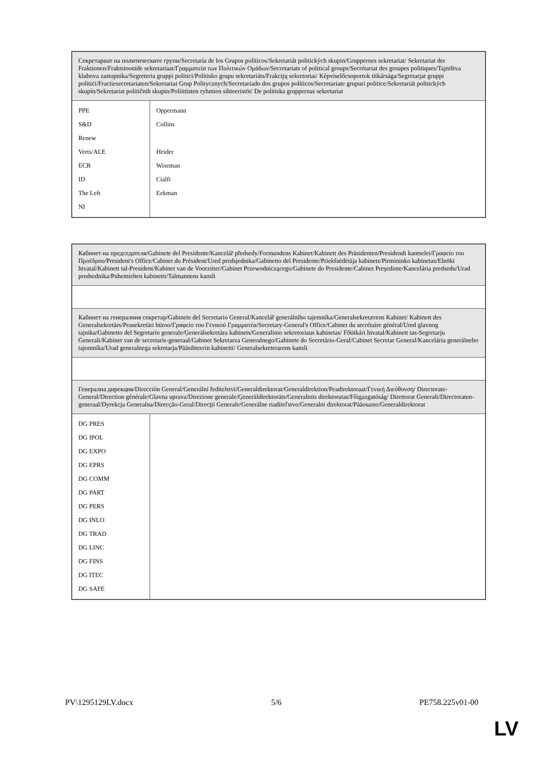| Секретариат на политическите групи/Secretaría de los Grupos políticos/Sekretariát politických skupin/Gruppernes sekretariat/ Sekretariat der Fraktionen/Fraktsioonide sekretariaat/Γραμματεία των Πολιτικών Ομάδων/Secretariats of political groups/Secrétariat des groupes politiques/Tajništva klubova zastupnika/Segreteria gruppi politici/Politisko grupu sekretariāts/Frakcijų sekretoriai/ Képviselőcsoportok titkársága/Segretarjat gruppi politiċi/Fractiesecretariaten/Sekretariat Grup Politycznych/Secretariado dos grupos políticos/Secretariate grupuri politice/Sekretariát politických skupín/Sekretariat političnih skupin/Poliittisten ryhmien sihteeristöt/ De politiska gruppernas sekretariat | |
| PPE S&D Renew Verts/ALE ECR ID The Left NI | Oppermann Collins Heider Wiseman Cialfi Eekman |
| Кабинет на председателя/Gabinete del Presidente/Kancelář předsedy/Formandens Kabinet/Kabinett des Präsidenten/Presidendi kantselei/Γραφείο του Προέδρου/President's Office/Cabinet du Président/Ured predsjednika/Gabinetto del Presidente/Priekšsēdētāja kabinets/Pirmininko kabinetas/Elnöki hivatal/Kabinett tal-President/Kabinet van de Voorzitter/Gabinet Przewodniczącego/Gabinete do Presidente/Cabinet Preşedinte/Kancelária predsedu/Urad predsednika/Puhemiehen kabinetti/Talmannens kansli | |
| Кабинет на генералния секретар/Gabinete del Secretario General/Kancelář generálního tajemníka/Generalsekretærens Kabinet/ Kabinett des Generalsekretärs/Peasekretäri büroo/Γραφείο του Γενικού Γραμματέα/Secretary-General's Office/Cabinet du secrétaire général/Ured glavnog tajnika/Gabinetto del Segretario generale/Ģenerālsekretāra kabinets/Generalinio sekretoriaus kabinetas/ Főtitkári hivatal/Kabinett tas-Segretarju Ġenerali/Kabinet van de secretaris-generaal/Gabinet Sekretarza Generalnego/Gabinete do Secretário-Geral/Cabinet Secretar General/Kancelária generálneho tajomníka/Urad generalnega sekretarja/Pääsihteerin kabinetti/ Generalsekreterarens kansli | |
| Генерална дирекция/Dirección General/Generální ředitelství/Generaldirektorat/Generaldirektion/Peadirektoraat/Γενική Διεύθυνση/ Directorate-General/Direction générale/Glavna uprava/Direzione generale/Ģenerāldirektorāts/Generalinis direktoratas/Főigazgatóság/ Direttorat Ġenerali/Directoraten-generaal/Dyrekcja Generalna/Direcção-Geral/Direcţii Generale/Generálne riaditeľstvo/Generalni direktorat/Pääosasto/Generaldirektorat | |
| DG PRES DG IPOL DG EXPO DG EPRS DG COMM DG PART DG PERS DG INLO DG TRAD DG LINC DG FINS DG ITEC DG SAFE | |
PV\1295129LV.docx 5/6 PE758.225v01-00
LV